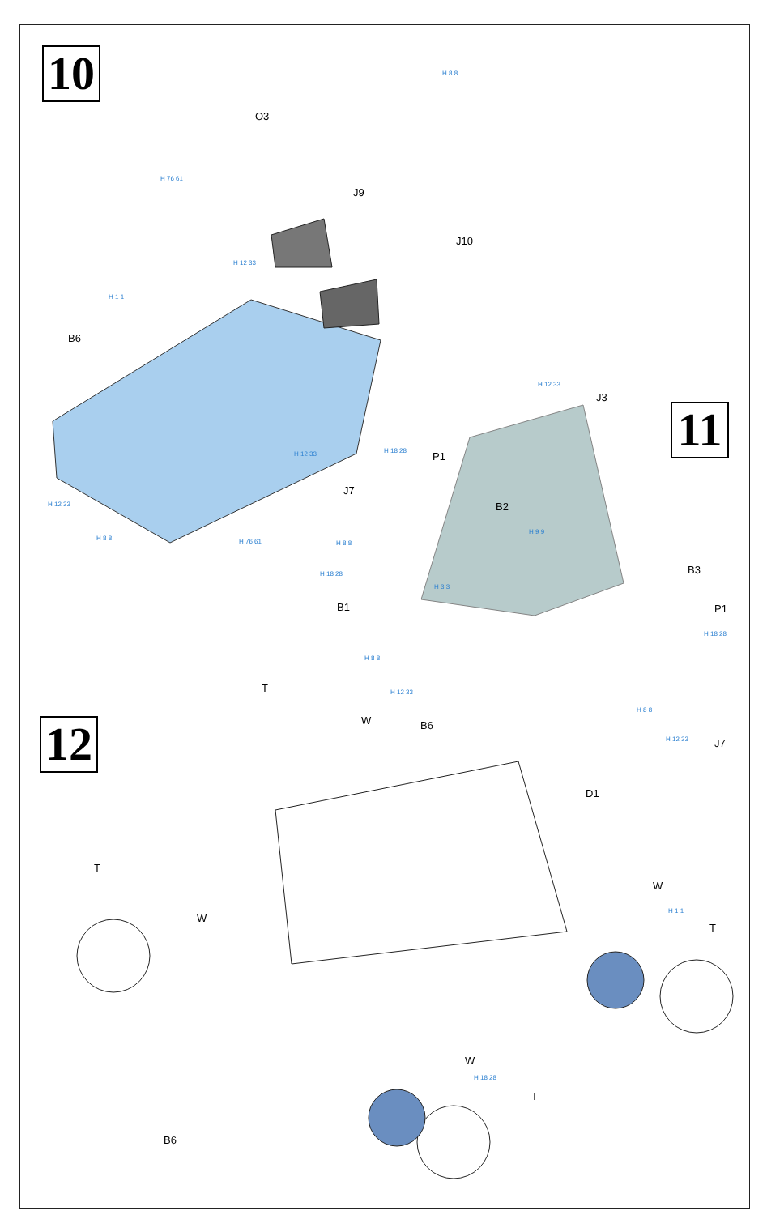10
11
12
O3
J9
J10
B6
J3
P1
J7
B2
B3
P1 B1
B6
J7
T
W
D1
T
W
W
T
W
T
B6
H 8 8
H 76 61
H 12 33
H 1 1
H 12 33
H 12 33 H 18 28
H 12 33
H 8 8 H 76 61
H 9 9
H 8 8
H 18 28
H 3 3
H 18 28
H 8 8
H 12 33
H 8 8
H 12 33
H 1 1
H 18 28